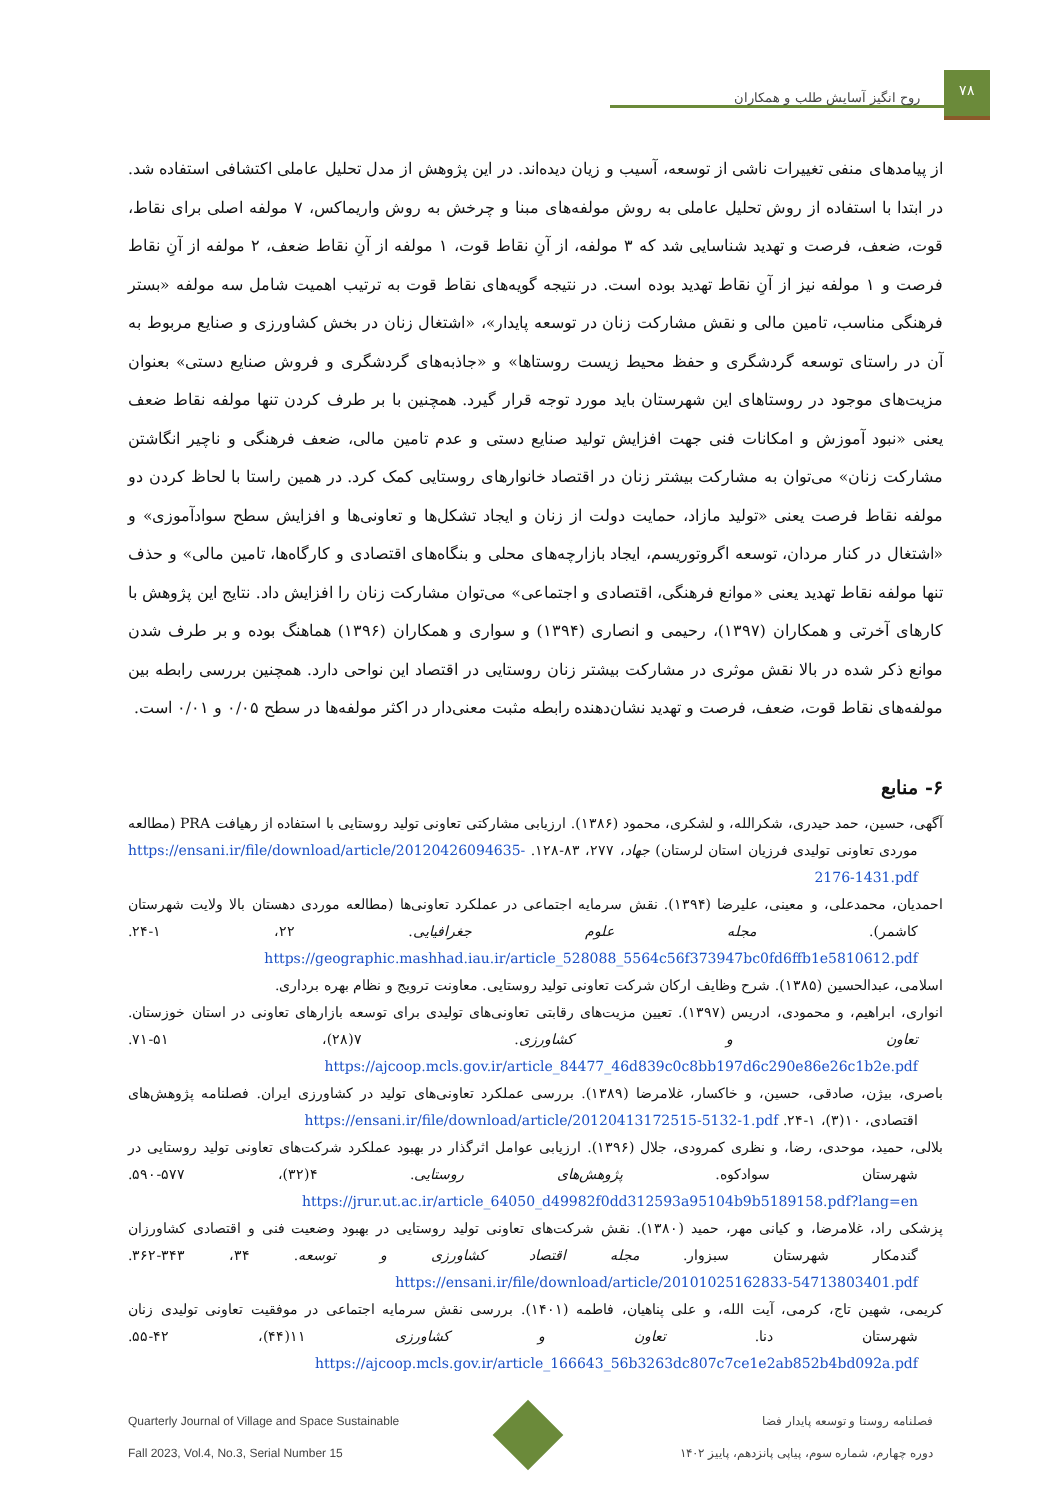روح انگیز آسایش طلب و همکاران
۷۸
از پیامدهای منفی تغییرات ناشی از توسعه، آسیب و زیان دیده‌اند. در این پژوهش از مدل تحلیل عاملی اکتشافی استفاده شد. در ابتدا با استفاده از روش تحلیل عاملی به روش مولفه‌های مبنا و چرخش به روش واریماکس، ۷ مولفه اصلی برای نقاط، قوت، ضعف، فرصت و تهدید شناسایی شد که ۳ مولفه، از آنِ نقاط قوت، ۱ مولفه از آنِ نقاط ضعف، ۲ مولفه از آنِ نقاط فرصت و ۱ مولفه نیز از آنِ نقاط تهدید بوده است. در نتیجه گویه‌های نقاط قوت به ترتیب اهمیت شامل سه مولفه «بستر فرهنگی مناسب، تامین مالی و نقش مشارکت زنان در توسعه پایدار»، «اشتغال زنان در بخش کشاورزی و صنایع مربوط به آن در راستای توسعه گردشگری و حفظ محیط زیست روستاها» و «جاذبه‌های گردشگری و فروش صنایع دستی» بعنوان مزیت‌های موجود در روستاهای این شهرستان باید مورد توجه قرار گیرد. همچنین با بر طرف کردن تنها مولفه نقاط ضعف یعنی «نبود آموزش و امکانات فنی جهت افزایش تولید صنایع دستی و عدم تامین مالی، ضعف فرهنگی و ناچیر انگاشتن مشارکت زنان» می‌توان به مشارکت بیشتر زنان در اقتصاد خانوارهای روستایی کمک کرد. در همین راستا با لحاظ کردن دو مولفه نقاط فرصت یعنی «تولید مازاد، حمایت دولت از زنان و ایجاد تشکل‌ها و تعاونی‌ها و افزایش سطح سوادآموزی» و «اشتغال در کنار مردان، توسعه اگروتوریسم، ایجاد بازارچه‌های محلی و بنگاه‌های اقتصادی و کارگاه‌ها، تامین مالی» و حذف تنها مولفه نقاط تهدید یعنی «موانع فرهنگی، اقتصادی و اجتماعی» می‌توان مشارکت زنان را افزایش داد. نتایج این پژوهش با کارهای آخرتی و همکاران (۱۳۹۷)، رحیمی و انصاری (۱۳۹۴) و سواری و همکاران (۱۳۹۶) هماهنگ بوده و بر طرف شدن موانع ذکر شده در بالا نقش موثری در مشارکت بیشتر زنان روستایی در اقتصاد این نواحی دارد. همچنین بررسی رابطه بین مولفه‌های نقاط قوت، ضعف، فرصت و تهدید نشان‌دهنده رابطه مثبت معنی‌دار در اکثر مولفه‌ها در سطح ۰/۰۵ و ۰/۰۱ است.
۶- منابع
آگهی، حسین، حمد حیدری، شکرالله، و لشکری، محمود (۱۳۸۶). ارزیابی مشارکتی تعاونی تولید روستایی با استفاده از رهیافت PRA (مطالعه موردی تعاونی تولیدی فرزیان استان لرستان) جهاد، ۲۷۷، ۸۳-۱۲۸. https://ensani.ir/file/download/article/20120426094635-2176-1431.pdf
احمدیان، محمدعلی، و معینی، علیرضا (۱۳۹۴). نقش سرمایه اجتماعی در عملکرد تعاونی‌ها (مطالعه موردی دهستان بالا ولایت شهرستان کاشمر). مجله علوم جغرافیایی. ۲۲، ۱-۲۴. https://geographic.mashhad.iau.ir/article_528088_5564c56f373947bc0fd6ffb1e5810612.pdf
اسلامی، عبدالحسین (۱۳۸۵). شرح وظایف ارکان شرکت تعاونی تولید روستایی. معاونت ترویج و نظام بهره برداری.
انواری، ابراهیم، و محمودی، ادریس (۱۳۹۷). تعیین مزیت‌های رقابتی تعاونی‌های تولیدی برای توسعه بازارهای تعاونی در استان خوزستان. تعاون و کشاورزی. ۷(۲۸)، ۵۱-۷۱. https://ajcoop.mcls.gov.ir/article_84477_46d839c0c8bb197d6c290e86e26c1b2e.pdf
باصری، بیژن، صادقی، حسین، و خاکسار، غلامرضا (۱۳۸۹). بررسی عملکرد تعاونی‌های تولید در کشاورزی ایران. فصلنامه پژوهش‌های اقتصادی، ۱۰(۳)، ۱-۲۴. https://ensani.ir/file/download/article/20120413172515-5132-1.pdf
بلالی، حمید، موحدی، رضا، و نظری کمرودی، جلال (۱۳۹۶). ارزیابی عوامل اثرگذار در بهبود عملکرد شرکت‌های تعاونی تولید روستایی در شهرستان سوادکوه. پژوهش‌های روستایی. ۴(۳۲)، ۵۷۷-۵۹۰. https://jrur.ut.ac.ir/article_64050_d49982f0dd312593a95104b9b5189158.pdf?lang=en
پزشکی راد، غلامرضا، و کیانی مهر، حمید (۱۳۸۰). نقش شرکت‌های تعاونی تولید روستایی در بهبود وضعیت فنی و اقتصادی کشاورزان گندمکار شهرستان سبزوار. مجله اقتصاد کشاورزی و توسعه. ۳۴، ۳۴۳-۳۶۲. https://ensani.ir/file/download/article/20101025162833-54713803401.pdf
کریمی، شهین تاج، کرمی، آیت الله، و علی پناهیان، فاطمه (۱۴۰۱). بررسی نقش سرمایه اجتماعی در موفقیت تعاونی تولیدی زنان شهرستان دنا. تعاون و کشاورزی ۱۱(۴۴)، ۴۲-۵۵. https://ajcoop.mcls.gov.ir/article_166643_56b3263dc807c7ce1e2ab852b4bd092a.pdf
Quarterly Journal of Village and Space Sustainable
Fall 2023, Vol.4, No.3, Serial Number 15
فصلنامه روستا و توسعه پایدار فضا
دوره چهارم، شماره سوم، پیاپی پانزدهم، پاییز ۱۴۰۲